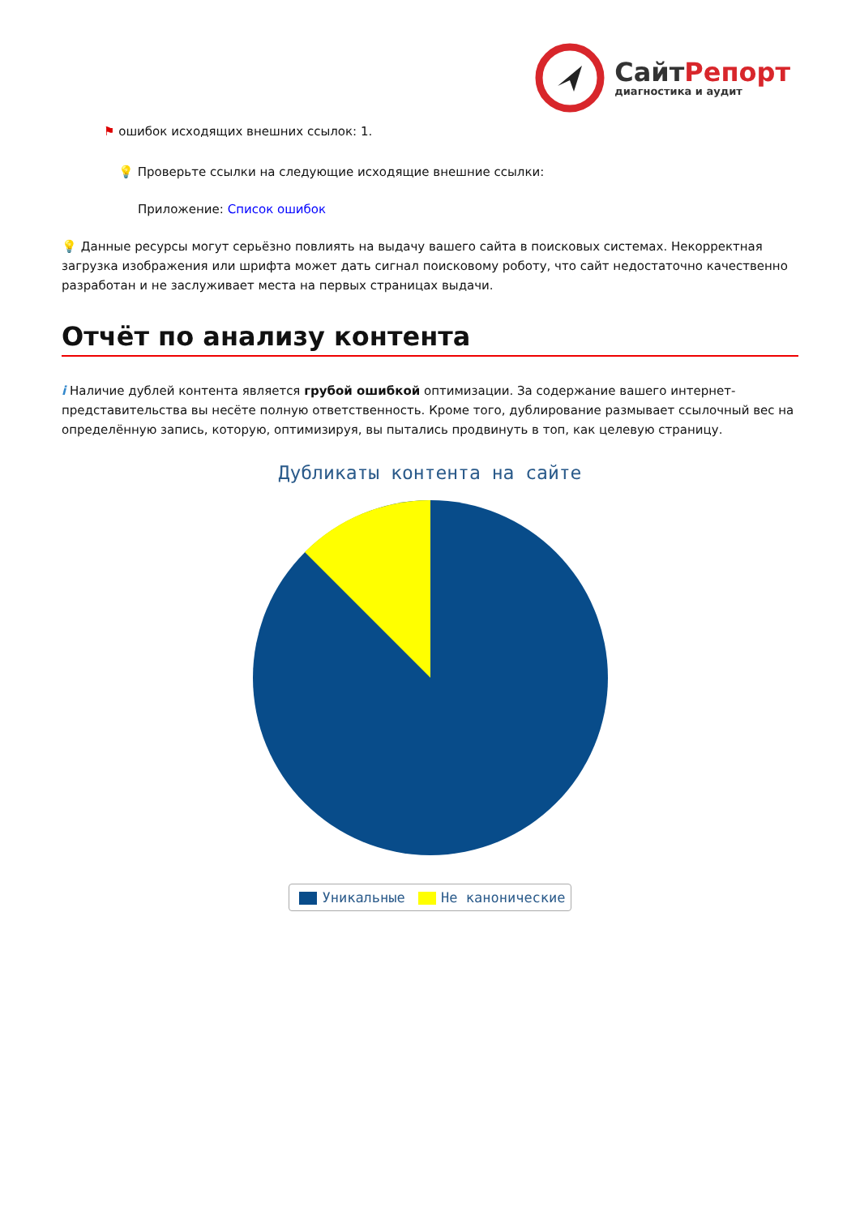Сайт Репорт
диагностика и аудит
⚑ ошибок исходящих внешних ссылок: 1.
💡 Проверьте ссылки на следующие исходящие внешние ссылки:
Приложение: Список ошибок
💡 Данные ресурсы могут серьёзно повлиять на выдачу вашего сайта в поисковых системах. Некорректная загрузка изображения или шрифта может дать сигнал поисковому роботу, что сайт недостаточно качественно разработан и не заслуживает места на первых страницах выдачи.
Отчёт по анализу контента
i Наличие дублей контента является грубой ошибкой оптимизации. За содержание вашего интернет-представительства вы несёте полную ответственность. Кроме того, дублирование размывает ссылочный вес на определённую запись, которую, оптимизируя, вы пытались продвинуть в топ, как целевую страницу.
Дубликаты контента на сайте
Уникальные Не каноничеcкие